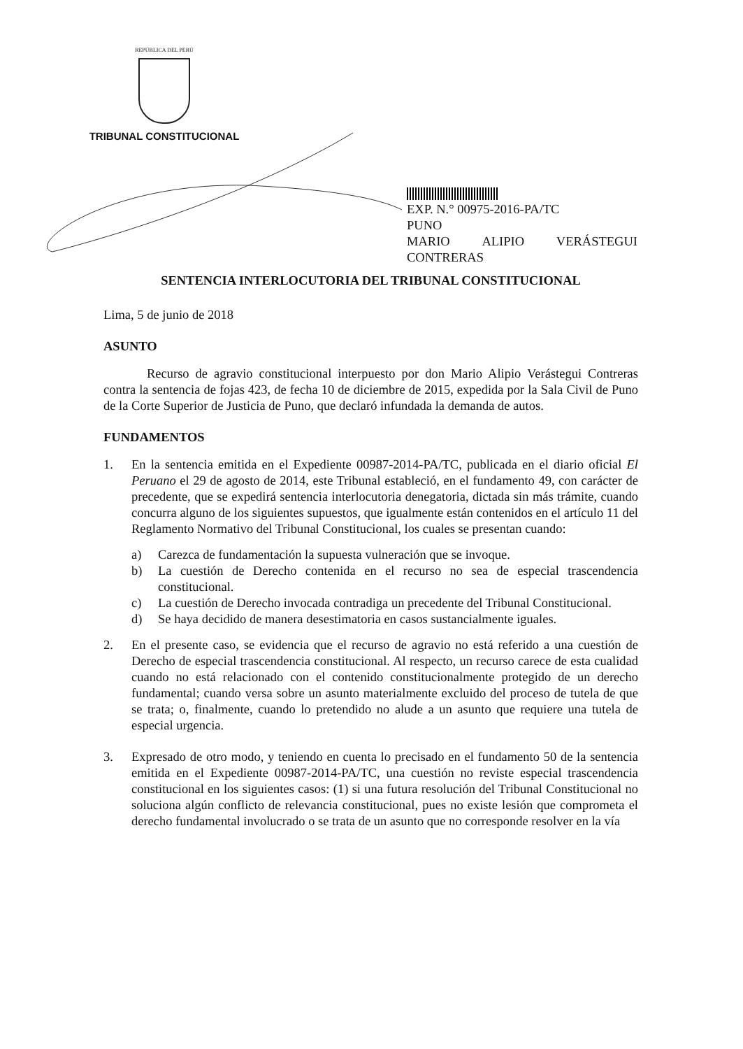REPÚBLICA DEL PERÚ
TRIBUNAL CONSTITUCIONAL
EXP. N.° 00975-2016-PA/TC
PUNO
MARIO ALIPIO VERÁSTEGUI
CONTRERAS
SENTENCIA INTERLOCUTORIA DEL TRIBUNAL CONSTITUCIONAL
Lima, 5 de junio de 2018
ASUNTO
Recurso de agravio constitucional interpuesto por don Mario Alipio Verástegui Contreras contra la sentencia de fojas 423, de fecha 10 de diciembre de 2015, expedida por la Sala Civil de Puno de la Corte Superior de Justicia de Puno, que declaró infundada la demanda de autos.
FUNDAMENTOS
1. En la sentencia emitida en el Expediente 00987-2014-PA/TC, publicada en el diario oficial El Peruano el 29 de agosto de 2014, este Tribunal estableció, en el fundamento 49, con carácter de precedente, que se expedirá sentencia interlocutoria denegatoria, dictada sin más trámite, cuando concurra alguno de los siguientes supuestos, que igualmente están contenidos en el artículo 11 del Reglamento Normativo del Tribunal Constitucional, los cuales se presentan cuando:
a) Carezca de fundamentación la supuesta vulneración que se invoque.
b) La cuestión de Derecho contenida en el recurso no sea de especial trascendencia constitucional.
c) La cuestión de Derecho invocada contradiga un precedente del Tribunal Constitucional.
d) Se haya decidido de manera desestimatoria en casos sustancialmente iguales.
2. En el presente caso, se evidencia que el recurso de agravio no está referido a una cuestión de Derecho de especial trascendencia constitucional. Al respecto, un recurso carece de esta cualidad cuando no está relacionado con el contenido constitucionalmente protegido de un derecho fundamental; cuando versa sobre un asunto materialmente excluido del proceso de tutela de que se trata; o, finalmente, cuando lo pretendido no alude a un asunto que requiere una tutela de especial urgencia.
3. Expresado de otro modo, y teniendo en cuenta lo precisado en el fundamento 50 de la sentencia emitida en el Expediente 00987-2014-PA/TC, una cuestión no reviste especial trascendencia constitucional en los siguientes casos: (1) si una futura resolución del Tribunal Constitucional no soluciona algún conflicto de relevancia constitucional, pues no existe lesión que comprometa el derecho fundamental involucrado o se trata de un asunto que no corresponde resolver en la vía